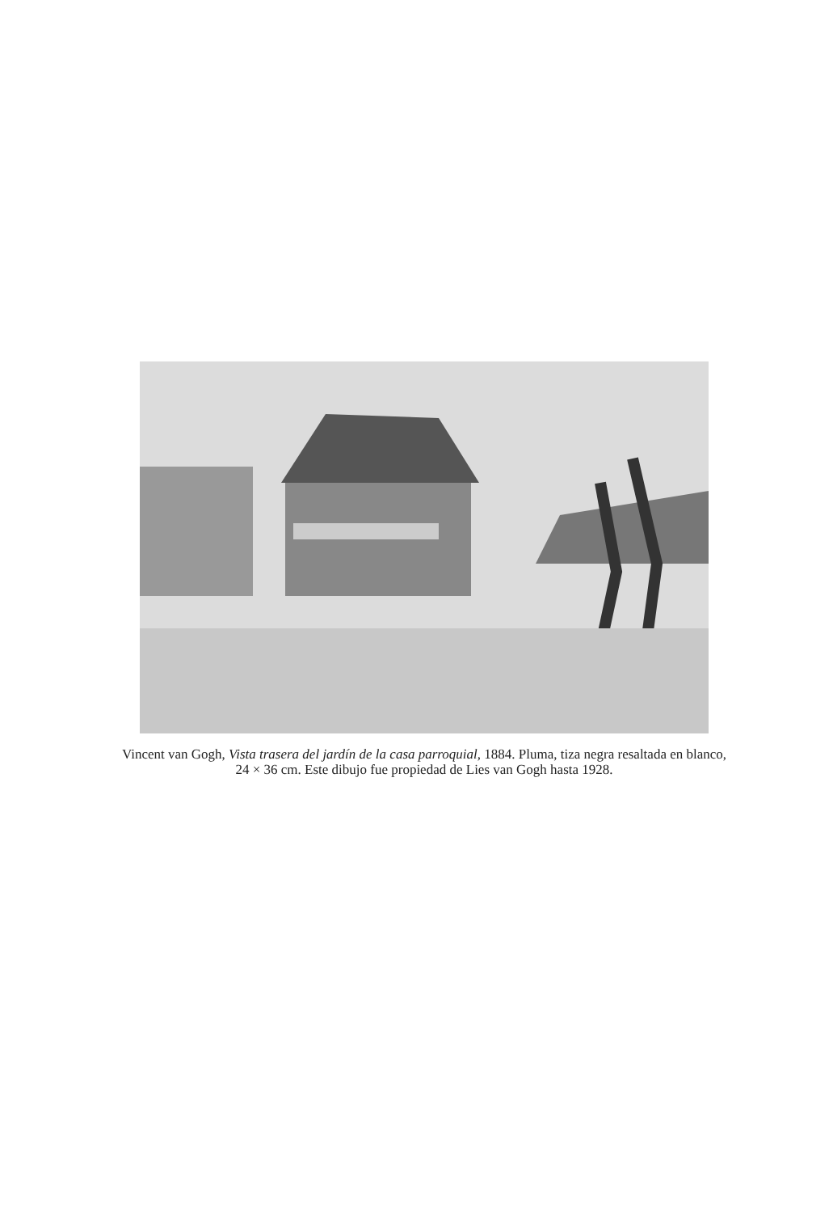Vincent van Gogh, Vista trasera del jardín de la casa parroquial, 1884. Pluma, tiza negra resaltada en blanco, 24 × 36 cm. Este dibujo fue propiedad de Lies van Gogh hasta 1928.